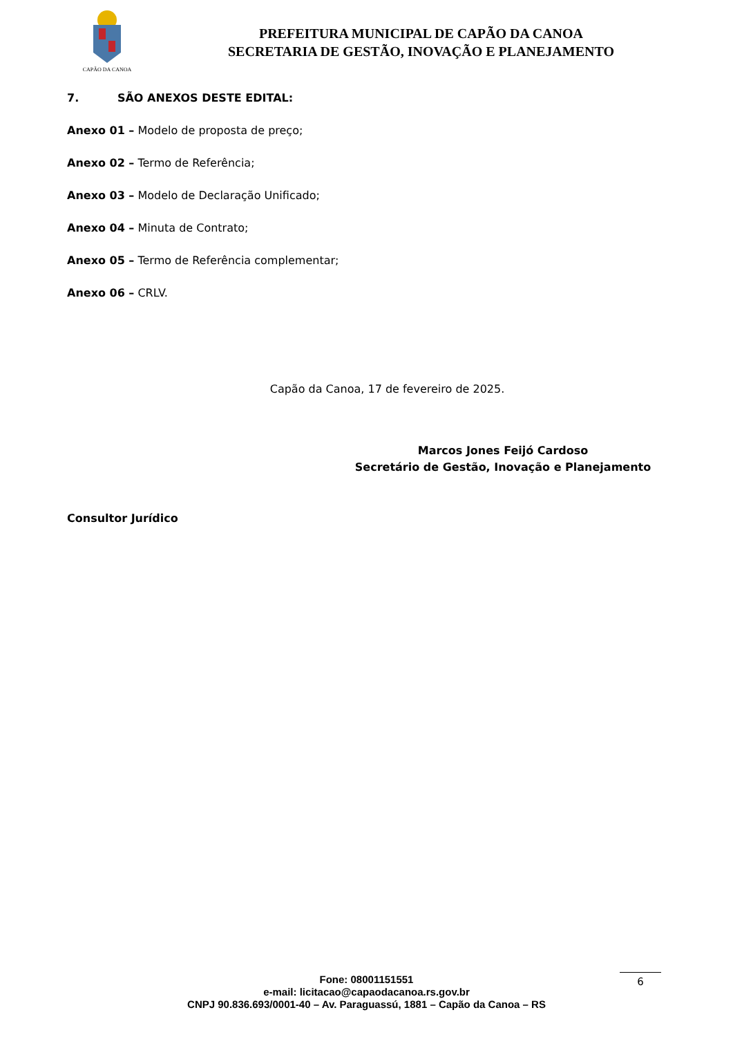CAPÃO DA CANOA
PREFEITURA MUNICIPAL DE CAPÃO DA CANOA
SECRETARIA DE GESTÃO, INOVAÇÃO E PLANEJAMENTO
7. SÃO ANEXOS DESTE EDITAL:
Anexo 01 – Modelo de proposta de preço;
Anexo 02 – Termo de Referência;
Anexo 03 – Modelo de Declaração Unificado;
Anexo 04 – Minuta de Contrato;
Anexo 05 – Termo de Referência complementar;
Anexo 06 – CRLV.
Capão da Canoa, 17 de fevereiro de 2025.
Marcos Jones Feijó Cardoso
Secretário de Gestão, Inovação e Planejamento
Consultor Jurídico
Fone: 08001151551
e-mail: licitacao@capaodacanoa.rs.gov.br
CNPJ 90.836.693/0001-40 – Av. Paraguassú, 1881 – Capão da Canoa – RS
6